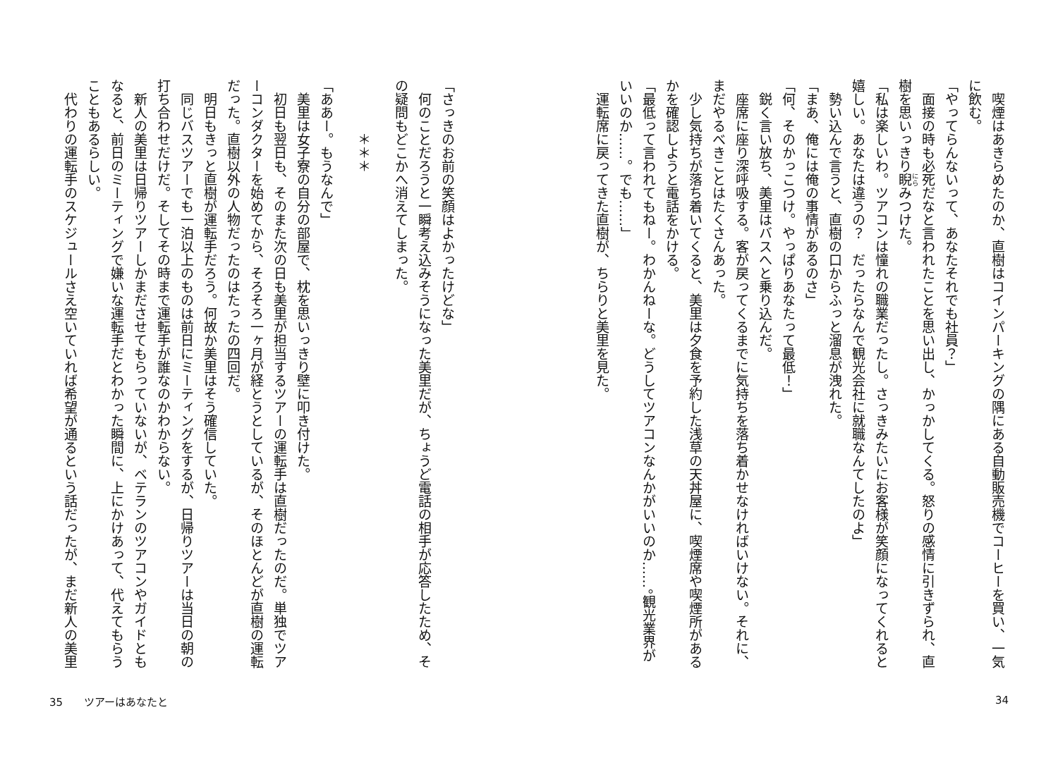喫煙はあきらめたのか、直樹はコインパーキングの隅にある自動販売機でコーヒーを買い、一気に飲む。
「やってらんないって、あなたそれでも社員？」
　面接の時も必死だなと言われたことを思い出し、かっかしてくる。怒りの感情に引きずられ、直樹を思いっきり睨みつけた。
「私は楽しいわ。ツアコンは憧れの職業だったし。さっきみたいにお客様が笑顔になってくれると嬉しい。あなたは違うの？　だったらなんで観光会社に就職なんてしたのよ」
　勢い込んで言うと、直樹の口からふっと溜息が洩れた。
「まあ、俺には俺の事情があるのさ」
「何、そのかっこつけ。やっぱりあなたって最低！」
　鋭く言い放ち、美里はバスへと乗り込んだ。
　座席に座り深呼吸する。客が戻ってくるまでに気持ちを落ち着かせなければいけない。それに、まだやるべきことはたくさんあった。
　少し気持ちが落ち着いてくると、美里は夕食を予約した浅草の天丼屋に、喫煙席や喫煙所があるかを確認しようと電話をかける。
「最低って言われてもねー。わかんねーな。どうしてツアコンなんかがいいのか……。観光業界がいいのか……。でも……」
　運転席に戻ってきた直樹が、ちらりと美里を見た。
「さっきのお前の笑顔はよかったけどな」
　何のことだろうと一瞬考え込みそうになった美里だが、ちょうど電話の相手が応答したため、その疑問もどこかへ消えてしまった。
＊＊＊
「ああー。もうなんで」
　美里は女子寮の自分の部屋で、枕を思いっきり壁に叩き付けた。
　初日も翌日も、そのまた次の日も美里が担当するツアーの運転手は直樹だったのだ。単独でツアーコンダクターを始めてから、そろそろ一ヶ月が経とうとしているが、そのほとんどが直樹の運転だった。直樹以外の人物だったのはたったの四回だ。
　明日もきっと直樹が運転手だろう。何故か美里はそう確信していた。
　同じバスツアーでも一泊以上のものは前日にミーティングをするが、日帰りツアーは当日の朝の打ち合わせだけだ。そしてその時まで運転手が誰なのかわからない。
　新人の美里は日帰りツアーしかまださせてもらっていないが、ベテランのツアコンやガイドともなると、前日のミーティングで嫌いな運転手だとわかった瞬間に、上にかけあって、代えてもらうこともあるらしい。
　代わりの運転手のスケジュールさえ空いていれば希望が通るという話だったが、まだ新人の美里
34 35 ツアーはあなたと